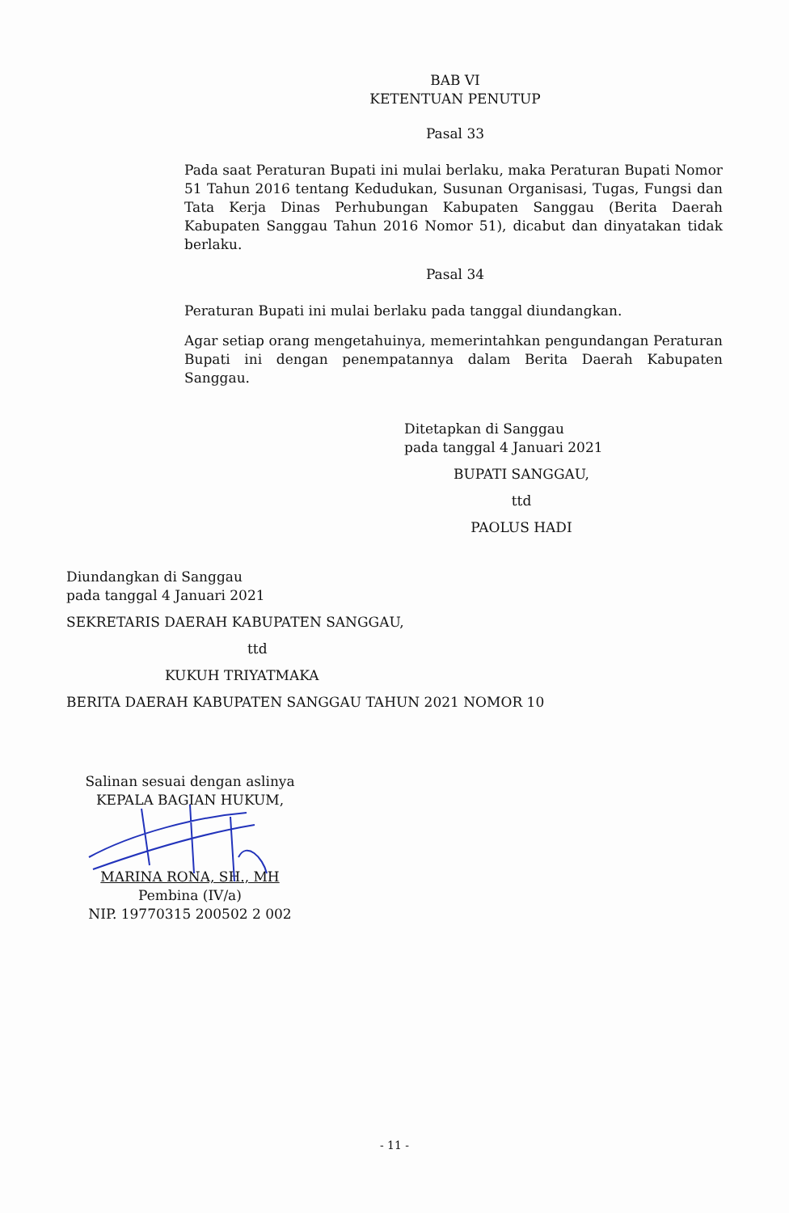BAB VI
KETENTUAN PENUTUP
Pasal 33
Pada saat Peraturan Bupati ini mulai berlaku, maka Peraturan Bupati Nomor 51 Tahun 2016 tentang Kedudukan, Susunan Organisasi, Tugas, Fungsi dan Tata Kerja Dinas Perhubungan Kabupaten Sanggau (Berita Daerah Kabupaten Sanggau Tahun 2016 Nomor 51), dicabut dan dinyatakan tidak berlaku.
Pasal 34
Peraturan Bupati ini mulai berlaku pada tanggal diundangkan.
Agar setiap orang mengetahuinya, memerintahkan pengundangan Peraturan Bupati ini dengan penempatannya dalam Berita Daerah Kabupaten Sanggau.
Ditetapkan di Sanggau
pada tanggal 4 Januari 2021
BUPATI SANGGAU,
ttd
PAOLUS HADI
Diundangkan di Sanggau
pada tanggal 4 Januari 2021
SEKRETARIS DAERAH KABUPATEN SANGGAU,
ttd
KUKUH TRIYATMAKA
BERITA DAERAH KABUPATEN SANGGAU TAHUN 2021 NOMOR 10
Salinan sesuai dengan aslinya
KEPALA BAGIAN HUKUM,
MARINA RONA, SH., MH
Pembina (IV/a)
NIP. 19770315 200502 2 002
- 11 -